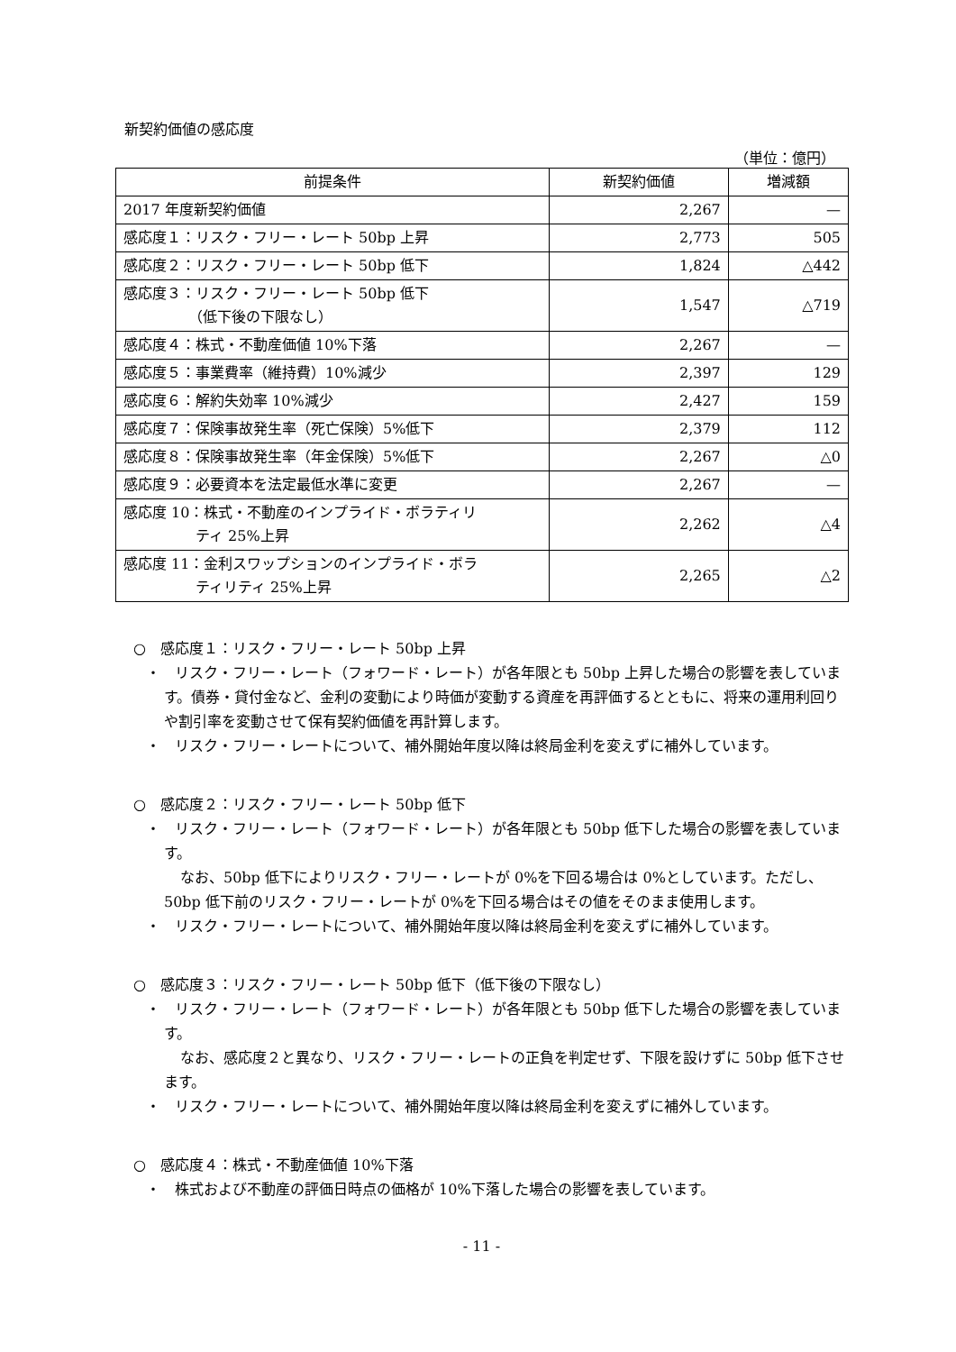新契約価値の感応度
（単位：億円）
| 前提条件 | 新契約価値 | 増減額 |
| --- | --- | --- |
| 2017 年度新契約価値 | 2,267 | — |
| 感応度１：リスク・フリー・レート 50bp 上昇 | 2,773 | 505 |
| 感応度２：リスク・フリー・レート 50bp 低下 | 1,824 | △442 |
| 感応度３：リスク・フリー・レート 50bp 低下 （低下後の下限なし） | 1,547 | △719 |
| 感応度４：株式・不動産価値 10%下落 | 2,267 | — |
| 感応度５：事業費率（維持費）10%減少 | 2,397 | 129 |
| 感応度６：解約失効率 10%減少 | 2,427 | 159 |
| 感応度７：保険事故発生率（死亡保険）5%低下 | 2,379 | 112 |
| 感応度８：保険事故発生率（年金保険）5%低下 | 2,267 | △0 |
| 感応度９：必要資本を法定最低水準に変更 | 2,267 | — |
| 感応度 10：株式・不動産のインプライド・ボラティリ ティ 25%上昇 | 2,262 | △4 |
| 感応度 11：金利スワップションのインプライド・ボラ ティリティ 25%上昇 | 2,265 | △2 |
○　感応度１：リスク・フリー・レート 50bp 上昇
・　リスク・フリー・レート（フォワード・レート）が各年限とも 50bp 上昇した場合の影響を表しています。債券・貸付金など、金利の変動により時価が変動する資産を再評価するとともに、将来の運用利回りや割引率を変動させて保有契約価値を再計算します。
・　リスク・フリー・レートについて、補外開始年度以降は終局金利を変えずに補外しています。
○　感応度２：リスク・フリー・レート 50bp 低下
・　リスク・フリー・レート（フォワード・レート）が各年限とも 50bp 低下した場合の影響を表しています。
なお、50bp 低下によりリスク・フリー・レートが 0%を下回る場合は 0%としています。ただし、50bp 低下前のリスク・フリー・レートが 0%を下回る場合はその値をそのまま使用します。
・　リスク・フリー・レートについて、補外開始年度以降は終局金利を変えずに補外しています。
○　感応度３：リスク・フリー・レート 50bp 低下（低下後の下限なし）
・　リスク・フリー・レート（フォワード・レート）が各年限とも 50bp 低下した場合の影響を表しています。
なお、感応度２と異なり、リスク・フリー・レートの正負を判定せず、下限を設けずに 50bp 低下させます。
・　リスク・フリー・レートについて、補外開始年度以降は終局金利を変えずに補外しています。
○　感応度４：株式・不動産価値 10%下落
・　株式および不動産の評価日時点の価格が 10%下落した場合の影響を表しています。
- 11 -